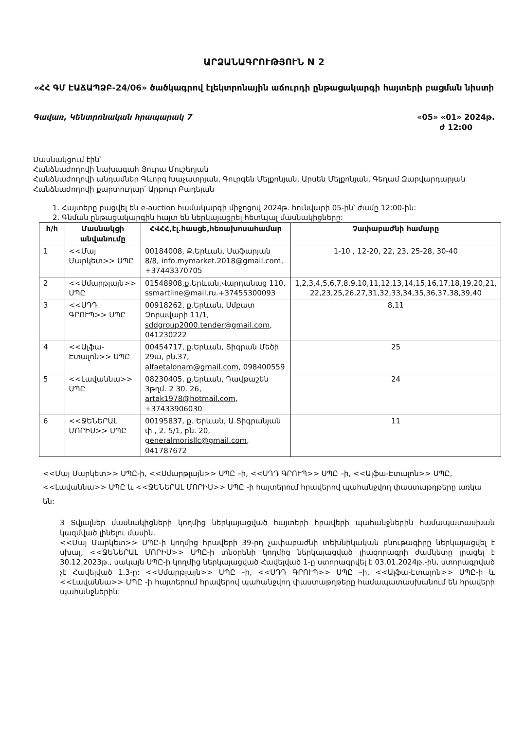ԱՐՁԱՆԱԳՐՈՒԹՅՈՒՆ N 2
«ՀՀ ԳՄ ԷԱՃԱՊՁԲ-24/06» ծածկագրով էլեկտրոնային աճուրդի ընթացակարգի հայտերի բացման նիստի
Գավառ, Կենտրոնական հրապարակ 7 «05» «01» 2024թ.
ժ 12:00
Մասնակցում էին՝
Հանձնաժողովի նախագահ Յուրա Մուշեղյան
Հանձնաժողովի անդամներ Գևորգ Խաչատրյան, Գուրգեն Մելքոնյան, Արսեն Մելքոնյան, Գեղամ Զարվարդարյան
Հանձնաժողովի քարտուղար՝ Արթուր Բադեյան
1. Հայտերը բացվել են e-auction համակարգի միջոցով 2024թ. հունվարի 05-ին՝ ժամը 12:00-ին:
2. Գնման ընթացակարգին հայտ են ներկայացրել հետևյալ մասնակիցները:
| հ/հ | Մասնակցի անվանումը | ՀՎՀՀ,էլ.հասցե,հեռախոսահամար | Չափաբաժնի համարը |
| --- | --- | --- | --- |
| 1 | <<Մայ Մարկետ>> ՍՊԸ | 00184008, Ք.Երևան, Սաֆարյան 8/8, info.mymarket.2018@gmail.com , +37443370705 | 1-10 , 12-20, 22, 23, 25-28, 30-40 |
| 2 | <<Սմարթլայն>> ՍՊԸ | 01548908,ք.Երևան,Վարդանաց 110, ssmartline@mail.ru.+37455300093 | 1,2,3,4,5,6,7,8,9,10,11,12,13,14,15,16,17,18,19,20,21, 22,23,25,26,27,31,32,33,34,35,36,37,38,39,40 |
| 3 | <<ՍԴԴ ԳՐՈՒՊ>> ՍՊԸ | 00918262, ք.Երևան, Սմբատ Զորավարի 11/1, sddgroup2000.tender@gmail.com , 041230222 | 8,11 |
| 4 | <<Ալֆա-Էտալոն>> ՍՊԸ | 00454717, ք.Երևան, Տիգրան Մեծի 29ա, բն.37, alfaetalonam@gmail.com , 098400559 | 25 |
| 5 | <<Լավաննա>> ՍՊԸ | 08230405, ք.Երևան, Դավթաշեն 3թղմ. 2 30. 26, artak1978@hotmail.com , +37433906030 | 24 |
| 6 | <<ՋԵՆԵՐԱԼ ՄՈՐԻՍ>> ՍՊԸ | 00195837, ք. Երևան, Ա.Տիգրանյան փ , 2. 5/1, բն. 20, generalmorisllc@gmail.com , 041787672 | 11 |
<<Մայ Մարկետ>> ՍՊԸ-ի, <<Սմարթլայն>> ՍՊԸ –ի, <<ՍԴԴ ԳՐՈՒՊ>> ՍՊԸ –ի, <<Ալֆա-Էտալոն>> ՍՊԸ, <<Լավաննա>> ՍՊԸ և <<ՋԵՆԵՐԱԼ ՄՈՐԻՍ>> ՍՊԸ -ի հայտերում հրավերով պահանջվող փաստաթղթերը առկա են:
3 Տվյալներ մասնակիցների կողմից ներկայացված հայտերի հրավերի պահանջներին համապատասխան կազմված լինելու մասին.
<<Մայ Մարկետ>> ՍՊԸ-ի կողմից հրավերի 39-րդ չափաբաժնի տեխնիկական բնութագիրը ներկայացվել է սխալ, <<ՋԵՆԵՐԱԼ ՄՈՐԻՍ>> ՍՊԸ-ի տնօրենի կողմից ներկայացված լիազորագրի ժամկետը լրացել է 30.12.2023թ., սակայն ՍՊԸ-ի կողմից ներկայացված Հավելված 1-ը ստորագրվել է 03.01.2024թ.-ին, ստորագրված չէ Հավելված 1.3-ը: <<Սմարթլայն>> ՍՊԸ –ի, <<ՍԴԴ ԳՐՈՒՊ>> ՍՊԸ –ի, <<Ալֆա-Էտալոն>> ՍՊԸ-ի և <<Լավաննա>> ՍՊԸ -ի հայտերում հրավերով պահանջվող փաստաթղթերը համապատասխանում են հրավերի պահանջներին: